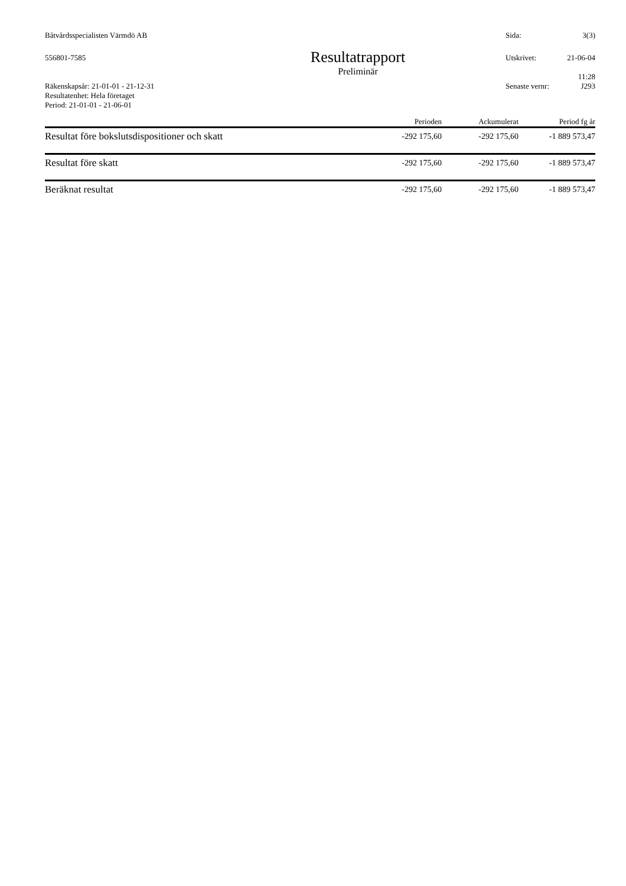Båtvårdsspecialisten Värmdö AB Sida: 3(3)
556801-7585
Resultatrapport
Preliminär
Utskrivet: 21-06-04
11:28
Räkenskapsår: 21-01-01 - 21-12-31
Resultatenhet: Hela företaget
Period: 21-01-01 - 21-06-01
Senaste vernr: J293
| | Perioden | Ackumulerat | Period fg år |
| --- | --- | --- | --- |
| Resultat före bokslutsdispositioner och skatt | -292 175,60 | -292 175,60 | -1 889 573,47 |
| Resultat före skatt | -292 175,60 | -292 175,60 | -1 889 573,47 |
| Beräknat resultat | -292 175,60 | -292 175,60 | -1 889 573,47 |